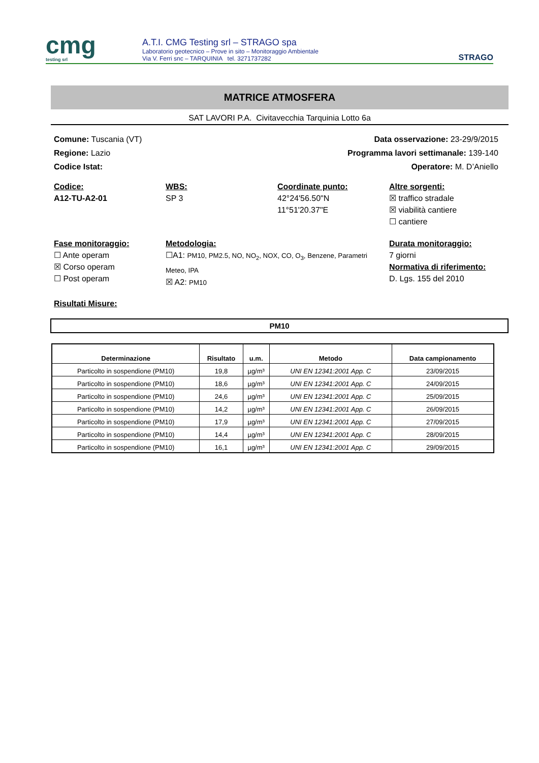cmg
testing srl
A.T.I. CMG Testing srl – STRAGO spa
Laboratorio geotecnico – Prove in sito – Monitoraggio Ambientale
Via V. Ferri snc – TARQUINIA tel. 3271737282
STRAGO
MATRICE ATMOSFERA
SAT LAVORI P.A. Civitavecchia Tarquinia Lotto 6a
Comune: Tuscania (VT)
Regione: Lazio
Codice Istat:
Data osservazione: 23-29/9/2015
Programma lavori settimanale: 139-140
Operatore: M. D’Aniello
Codice:
A12-TU-A2-01
WBS:
SP 3
Coordinate punto:
42°24'56.50"N
11°51'20.37"E
Altre sorgenti:
☒ traffico stradale
☒ viabilità cantiere
☐ cantiere
Fase monitoraggio:
☐ Ante operam
☒ Corso operam
☐ Post operam
Metodologia:
☐A1: PM10, PM2.5, NO, NO<sub>2</sub>, NOX, CO, O<sub>3</sub>, Benzene, Parametri Meteo, IPA
☒ A2: PM10
Durata monitoraggio:
7 giorni
Normativa di riferimento:
D. Lgs. 155 del 2010
Risultati Misure:
PM10
| Determinazione | Risultato | u.m. | Metodo | Data campionamento |
| --- | --- | --- | --- | --- |
| Particolto in sospendione (PM10) | 19,8 | µg/m³ | UNI EN 12341:2001 App. C | 23/09/2015 |
| Particolto in sospendione (PM10) | 18,6 | µg/m³ | UNI EN 12341:2001 App. C | 24/09/2015 |
| Particolto in sospendione (PM10) | 24,6 | µg/m³ | UNI EN 12341:2001 App. C | 25/09/2015 |
| Particolto in sospendione (PM10) | 14,2 | µg/m³ | UNI EN 12341:2001 App. C | 26/09/2015 |
| Particolto in sospendione (PM10) | 17,9 | µg/m³ | UNI EN 12341:2001 App. C | 27/09/2015 |
| Particolto in sospendione (PM10) | 14,4 | µg/m³ | UNI EN 12341:2001 App. C | 28/09/2015 |
| Particolto in sospendione (PM10) | 16,1 | µg/m³ | UNI EN 12341:2001 App. C | 29/09/2015 |